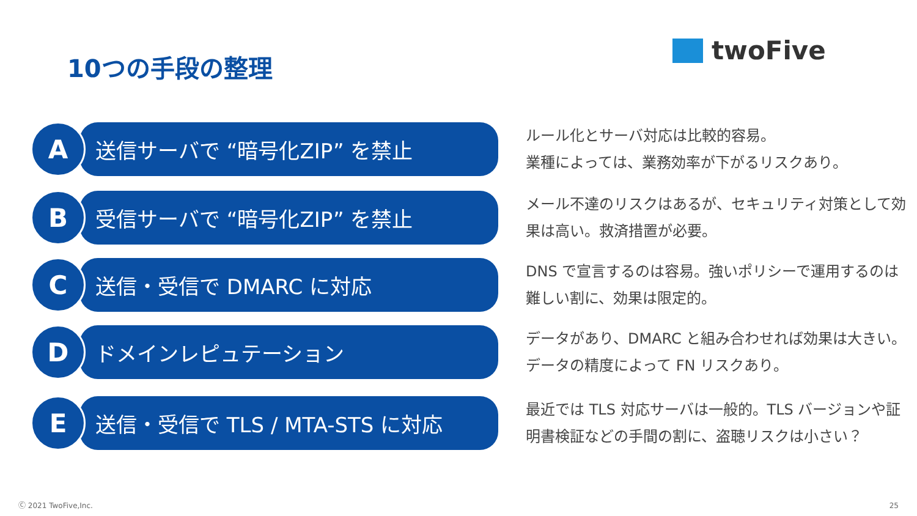10つの手段の整理 twoFive
A
送信サーバで “暗号化ZIP” を禁止
ルール化とサーバ対応は比較的容易。
業種によっては、業務効率が下がるリスクあり。
B
受信サーバで “暗号化ZIP” を禁止
メール不達のリスクはあるが、セキュリティ対策として効果は高い。救済措置が必要。
C
送信・受信で DMARC に対応
DNS で宣言するのは容易。強いポリシーで運用するのは難しい割に、効果は限定的。
D
ドメインレピュテーション
データがあり、DMARC と組み合わせれば効果は大きい。データの精度によって FN リスクあり。
E
送信・受信で TLS / MTA-STS に対応
最近では TLS 対応サーバは一般的。TLS バージョンや証明書検証などの手間の割に、盗聴リスクは小さい？
Ⓒ 2021 TwoFive,Inc. 25